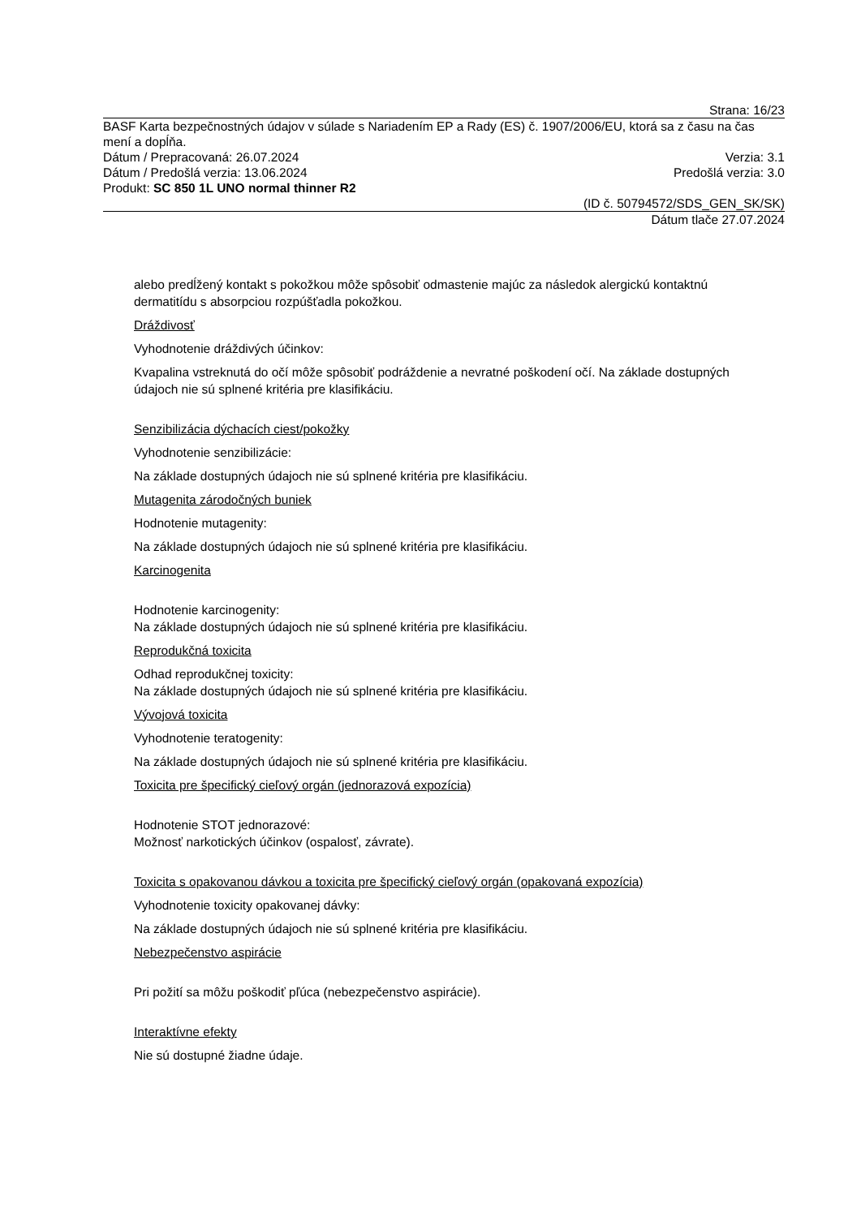Strana: 16/23
BASF Karta bezpečnostných údajov v súlade s Nariadením EP a Rady (ES) č. 1907/2006/EU, ktorá sa z času na čas mení a dopĺňa.
Dátum / Prepracovaná: 26.07.2024 Verzia: 3.1
Dátum / Predošlá verzia: 13.06.2024 Predošlá verzia: 3.0
Produkt: SC 850 1L UNO normal thinner R2
(ID č. 50794572/SDS_GEN_SK/SK)
Dátum tlače 27.07.2024
alebo predĺžený kontakt s pokožkou môže spôsobiť odmastenie majúc za následok alergickú kontaktnú dermatitídu s absorpciou rozpúšťadla pokožkou.
Dráždivosť
Vyhodnotenie dráždivých účinkov:
Kvapalina vstreknutá do očí môže spôsobiť podráždenie a nevratné poškodení očí. Na základe dostupných údajoch nie sú splnené kritéria pre klasifikáciu.
Senzibilizácia dýchacích ciest/pokožky
Vyhodnotenie senzibilizácie:
Na základe dostupných údajoch nie sú splnené kritéria pre klasifikáciu.
Mutagenita zárodočných buniek
Hodnotenie mutagenity:
Na základe dostupných údajoch nie sú splnené kritéria pre klasifikáciu.
Karcinogenita
Hodnotenie karcinogenity:
Na základe dostupných údajoch nie sú splnené kritéria pre klasifikáciu.
Reprodukčná toxicita
Odhad reprodukčnej toxicity:
Na základe dostupných údajoch nie sú splnené kritéria pre klasifikáciu.
Vývojová toxicita
Vyhodnotenie teratogenity:
Na základe dostupných údajoch nie sú splnené kritéria pre klasifikáciu.
Toxicita pre špecifický cieľový orgán (jednorazová expozícia)
Hodnotenie STOT jednorazové:
Možnosť narkotických účinkov (ospalosť, závrate).
Toxicita s opakovanou dávkou a toxicita pre špecifický cieľový orgán (opakovaná expozícia)
Vyhodnotenie toxicity opakovanej dávky:
Na základe dostupných údajoch nie sú splnené kritéria pre klasifikáciu.
Nebezpečenstvo aspirácie
Pri požití sa môžu poškodiť pľúca (nebezpečenstvo aspirácie).
Interaktívne efekty
Nie sú dostupné žiadne údaje.